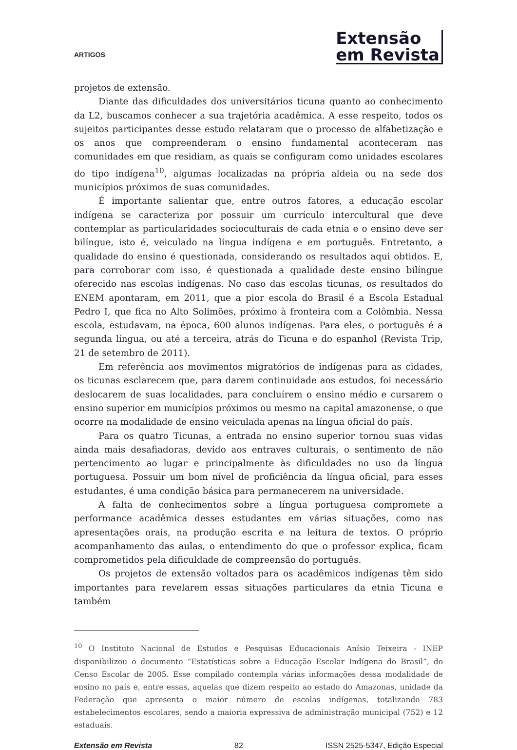ARTIGOS
Extensão
em Revista
projetos de extensão.
Diante das dificuldades dos universitários ticuna quanto ao conhecimento da L2, buscamos conhecer a sua trajetória acadêmica. A esse respeito, todos os sujeitos participantes desse estudo relataram que o processo de alfabetização e os anos que compreenderam o ensino fundamental aconteceram nas comunidades em que residiam, as quais se configuram como unidades escolares do tipo indígena<sup>10</sup>, algumas localizadas na própria aldeia ou na sede dos municípios próximos de suas comunidades.
É importante salientar que, entre outros fatores, a educação escolar indígena se caracteriza por possuir um currículo intercultural que deve contemplar as particularidades socioculturais de cada etnia e o ensino deve ser bilíngue, isto é, veiculado na língua indígena e em português. Entretanto, a qualidade do ensino é questionada, considerando os resultados aqui obtidos. E, para corroborar com isso, é questionada a qualidade deste ensino bilíngue oferecido nas escolas indígenas. No caso das escolas ticunas, os resultados do ENEM apontaram, em 2011, que a pior escola do Brasil é a Escola Estadual Pedro I, que fica no Alto Solimões, próximo à fronteira com a Colômbia. Nessa escola, estudavam, na época, 600 alunos indígenas. Para eles, o português é a segunda língua, ou até a terceira, atrás do Ticuna e do espanhol (Revista Trip, 21 de setembro de 2011).
Em referência aos movimentos migratórios de indígenas para as cidades, os ticunas esclarecem que, para darem continuidade aos estudos, foi necessário deslocarem de suas localidades, para concluírem o ensino médio e cursarem o ensino superior em municípios próximos ou mesmo na capital amazonense, o que ocorre na modalidade de ensino veiculada apenas na língua oficial do país.
Para os quatro Ticunas, a entrada no ensino superior tornou suas vidas ainda mais desafiadoras, devido aos entraves culturais, o sentimento de não pertencimento ao lugar e principalmente às dificuldades no uso da língua portuguesa. Possuir um bom nível de proficiência da língua oficial, para esses estudantes, é uma condição básica para permanecerem na universidade.
A falta de conhecimentos sobre a língua portuguesa compromete a performance acadêmica desses estudantes em várias situações, como nas apresentações orais, na produção escrita e na leitura de textos. O próprio acompanhamento das aulas, o entendimento do que o professor explica, ficam comprometidos pela dificuldade de compreensão do português.
Os projetos de extensão voltados para os acadêmicos indígenas têm sido importantes para revelarem essas situações particulares da etnia Ticuna e também
<sup>10</sup> O Instituto Nacional de Estudos e Pesquisas Educacionais Anísio Teixeira - INEP disponibilizou o documento “Estatísticas sobre a Educação Escolar Indígena do Brasil”, do Censo Escolar de 2005. Esse compilado contempla várias informações dessa modalidade de ensino no país e, entre essas, aquelas que dizem respeito ao estado do Amazonas, unidade da Federação que apresenta o maior número de escolas indígenas, totalizando 783 estabelecimentos escolares, sendo a maioria expressiva de administração municipal (752) e 12 estaduais.
Extensão em Revista 82 ISSN 2525-5347, Edição Especial